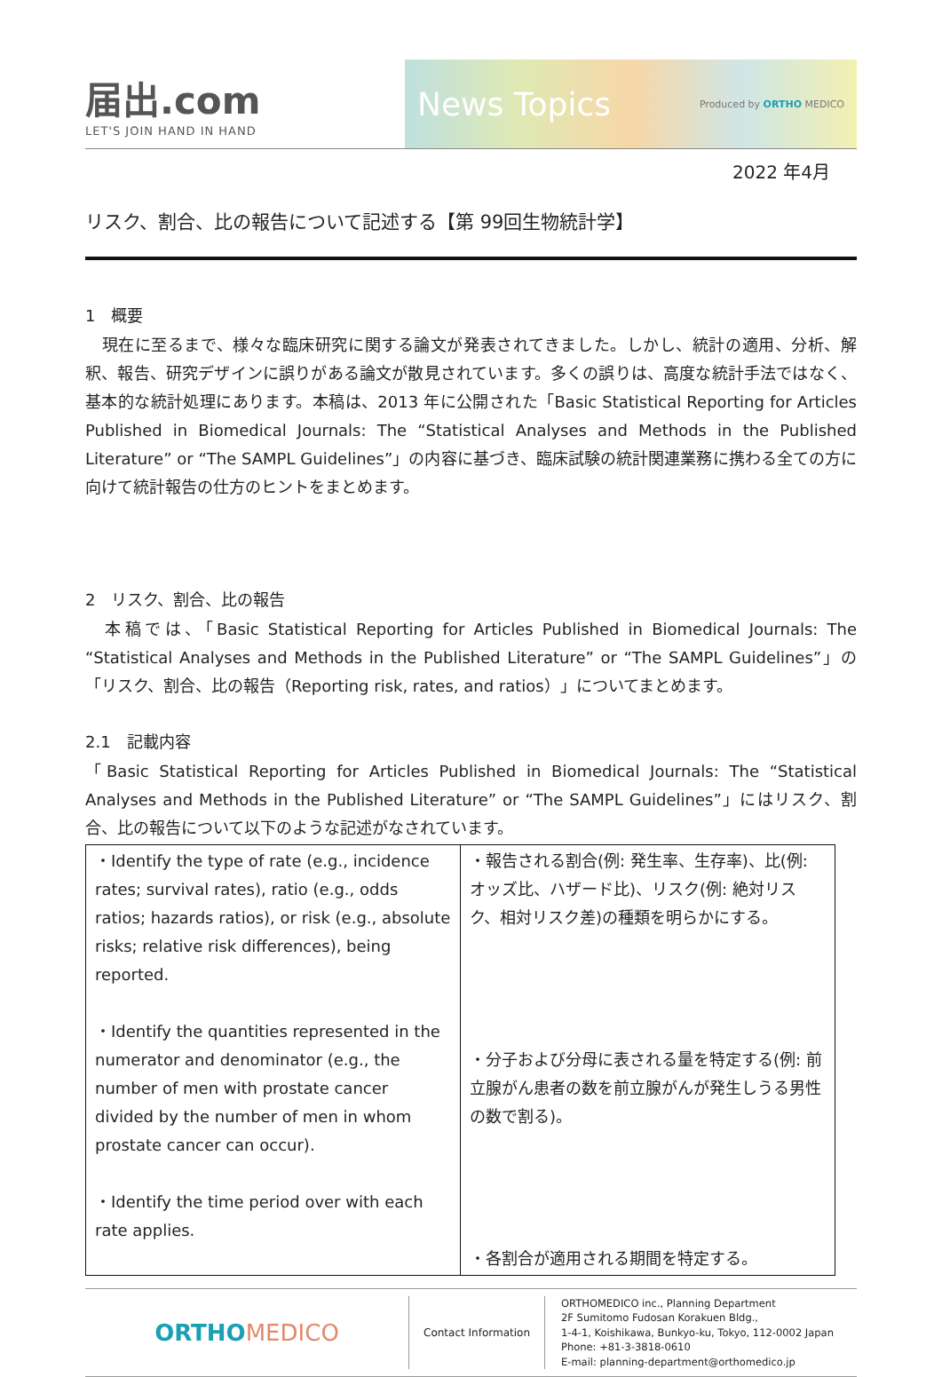届出.com
LET'S JOIN HAND IN HAND
News Topics Produced by ORTHO MEDICO
2022 年4月
リスク、割合、比の報告について記述する【第 99回生物統計学】
1　概要
　現在に至るまで、様々な臨床研究に関する論文が発表されてきました。しかし、統計の適用、分析、解釈、報告、研究デザインに誤りがある論文が散見されています。多くの誤りは、高度な統計手法ではなく、基本的な統計処理にあります。本稿は、2013 年に公開された「Basic Statistical Reporting for Articles Published in Biomedical Journals: The “Statistical Analyses and Methods in the Published Literature” or “The SAMPL Guidelines”」の内容に基づき、臨床試験の統計関連業務に携わる全ての方に向けて統計報告の仕方のヒントをまとめます。
2　リスク、割合、比の報告
　本稿では、「Basic Statistical Reporting for Articles Published in Biomedical Journals: The “Statistical Analyses and Methods in the Published Literature” or “The SAMPL Guidelines”」の「リスク、割合、比の報告（Reporting risk, rates, and ratios）」についてまとめます。
2.1　記載内容
「Basic Statistical Reporting for Articles Published in Biomedical Journals: The “Statistical Analyses and Methods in the Published Literature” or “The SAMPL Guidelines”」にはリスク、割合、比の報告について以下のような記述がなされています。
| ・Identify the type of rate (e.g., incidence rates; survival rates), ratio (e.g., odds ratios; hazards ratios), or risk (e.g., absolute risks; relative risk differences), being reported. ・Identify the quantities represented in the numerator and denominator (e.g., the number of men with prostate cancer divided by the number of men in whom prostate cancer can occur). ・Identify the time period over with each rate applies. | ・報告される割合(例: 発生率、生存率)、比(例: オッズ比、ハザード比)、リスク(例: 絶対リスク、相対リスク差)の種類を明らかにする。 ・分子および分母に表される量を特定する(例: 前立腺がん患者の数を前立腺がんが発生しうる男性の数で割る)。 ・各割合が適用される期間を特定する。 |
ORTHO MEDICO
Contact Information
ORTHOMEDICO inc., Planning Department
2F Sumitomo Fudosan Korakuen Bldg.,
1-4-1, Koishikawa, Bunkyo-ku, Tokyo, 112-0002 Japan
Phone: +81-3-3818-0610
E-mail: planning-department@orthomedico.jp